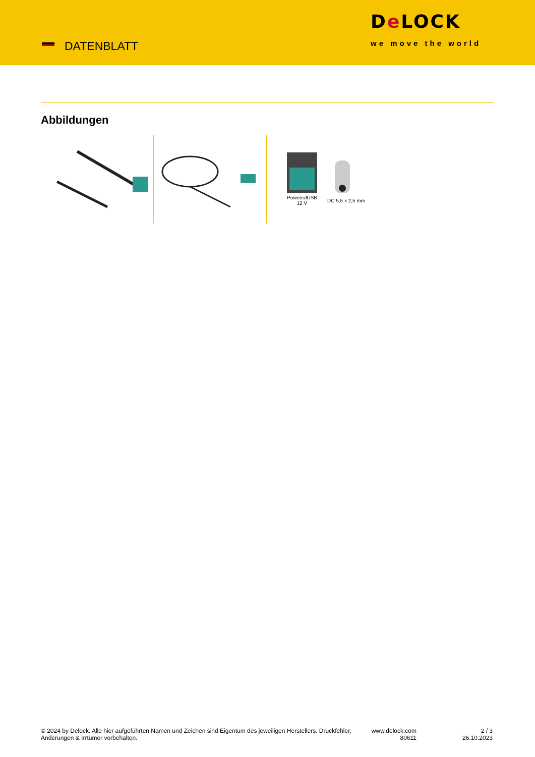DATENBLATT
De LOCK
we move the world
Abbildungen
PoweredUSB
12 V
DC 5,5 x 2,5 mm
© 2024 by Delock. Alle hier aufgeführten Namen und Zeichen sind Eigentum des jeweiligen Herstellers. Druckfehler, Änderungen & Irrtümer vorbehalten.
www.delock.com
80611
2 / 3
26.10.2023